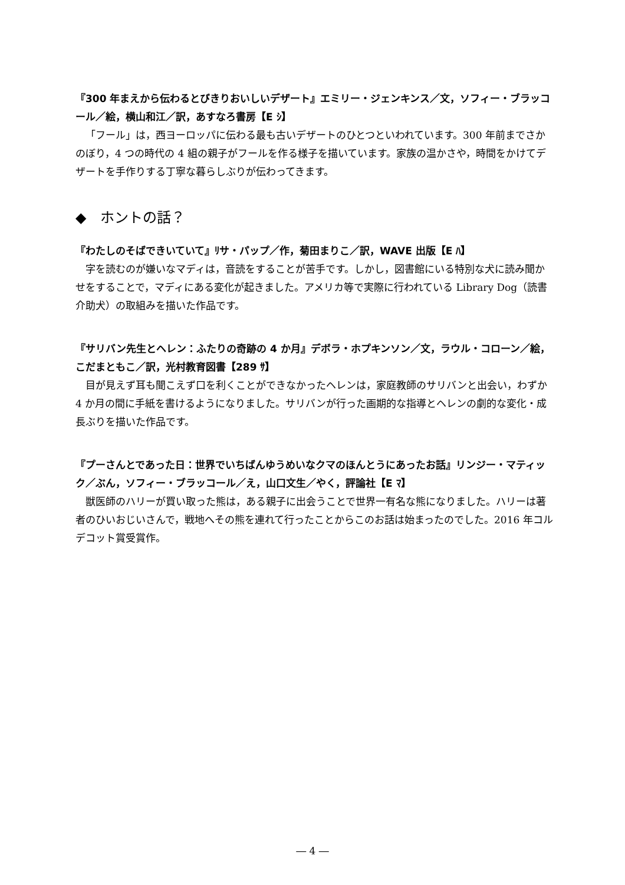『300 年まえから伝わるとびきりおいしいデザート』エミリー・ジェンキンス／文，ソフィー・ブラッコール／絵，横山和江／訳，あすなろ書房【E ｼ】
「フール」は，西ヨーロッパに伝わる最も古いデザートのひとつといわれています。300 年前までさかのぼり，4 つの時代の 4 組の親子がフールを作る様子を描いています。家族の温かさや，時間をかけてデザートを手作りする丁寧な暮らしぶりが伝わってきます。
◆　ホントの話？
『わたしのそばできいていて』ﾘサ・パップ／作，菊田まりこ／訳，WAVE 出版【E ﾊ】
字を読むのが嫌いなマディは，音読をすることが苦手です。しかし，図書館にいる特別な犬に読み聞かせをすることで，マディにある変化が起きました。アメリカ等で実際に行われている Library Dog（読書介助犬）の取組みを描いた作品です。
『サリバン先生とヘレン：ふたりの奇跡の 4 か月』デボラ・ホプキンソン／文，ラウル・コローン／絵，こだまともこ／訳，光村教育図書【289 ｻ】
目が見えず耳も聞こえず口を利くことができなかったヘレンは，家庭教師のサリバンと出会い，わずか 4 か月の間に手紙を書けるようになりました。サリバンが行った画期的な指導とヘレンの劇的な変化・成長ぶりを描いた作品です。
『プーさんとであった日：世界でいちばんゆうめいなクマのほんとうにあったお話』リンジー・マティック／ぶん，ソフィー・ブラッコール／え，山口文生／やく，評論社【E ﾏ】
獣医師のハリーが買い取った熊は，ある親子に出会うことで世界一有名な熊になりました。ハリーは著者のひいおじいさんで，戦地へその熊を連れて行ったことからこのお話は始まったのでした。2016 年コルデコット賞受賞作。
― 4 ―